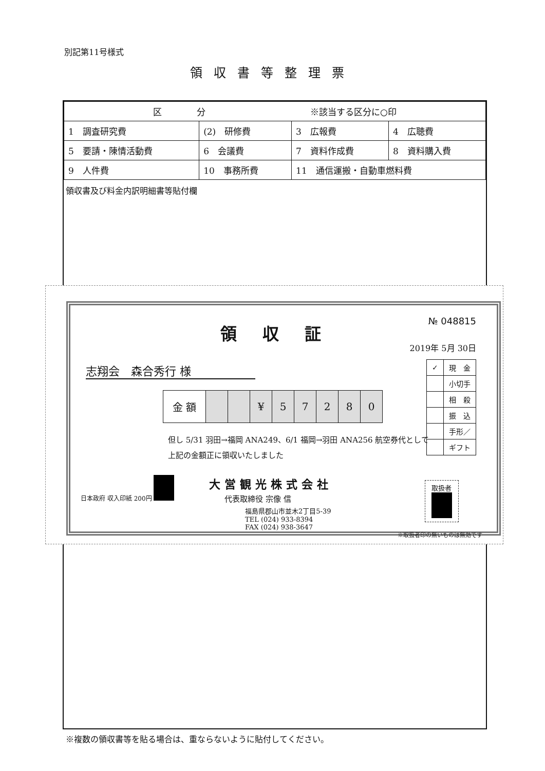別記第11号様式
領収書等整理票
| 区 分 ※該当する区分に○印 | | | |
| 1 調査研究費 | (2) 研修費 | 3 広報費 | 4 広聴費 |
| 5 要請・陳情活動費 | 6 会議費 | 7 資料作成費 | 8 資料購入費 |
| 9 人件費 | 10 事務所費 | 11 通信運搬・自動車燃料費 | |
領収書及び料金内訳明細書等貼付欄
領収証
№ 048815
2019年 5月 30日
志翔会　森合秀行 様
| 金 額 | | | ¥ | 5 | 7 | 2 | 8 | 0 |
| ✓ | 現 金 |
| | 小切手 |
| | 相 殺 |
| | 振 込 |
| | 手形／ |
| | ギフト |
但し 5/31 羽田→福岡 ANA249、6/1 福岡→羽田 ANA256 航空券代として
上記の金額正に領収いたしました
日本政府 収入印紙 200円 大営観光株式会社
代表取締役 宗像 信
福島県郡山市並木2丁目5-39
TEL (024) 933-8394
FAX (024) 938-3647
取扱者
※取扱者印の無いものは無効です
※複数の領収書等を貼る場合は、重ならないように貼付してください。